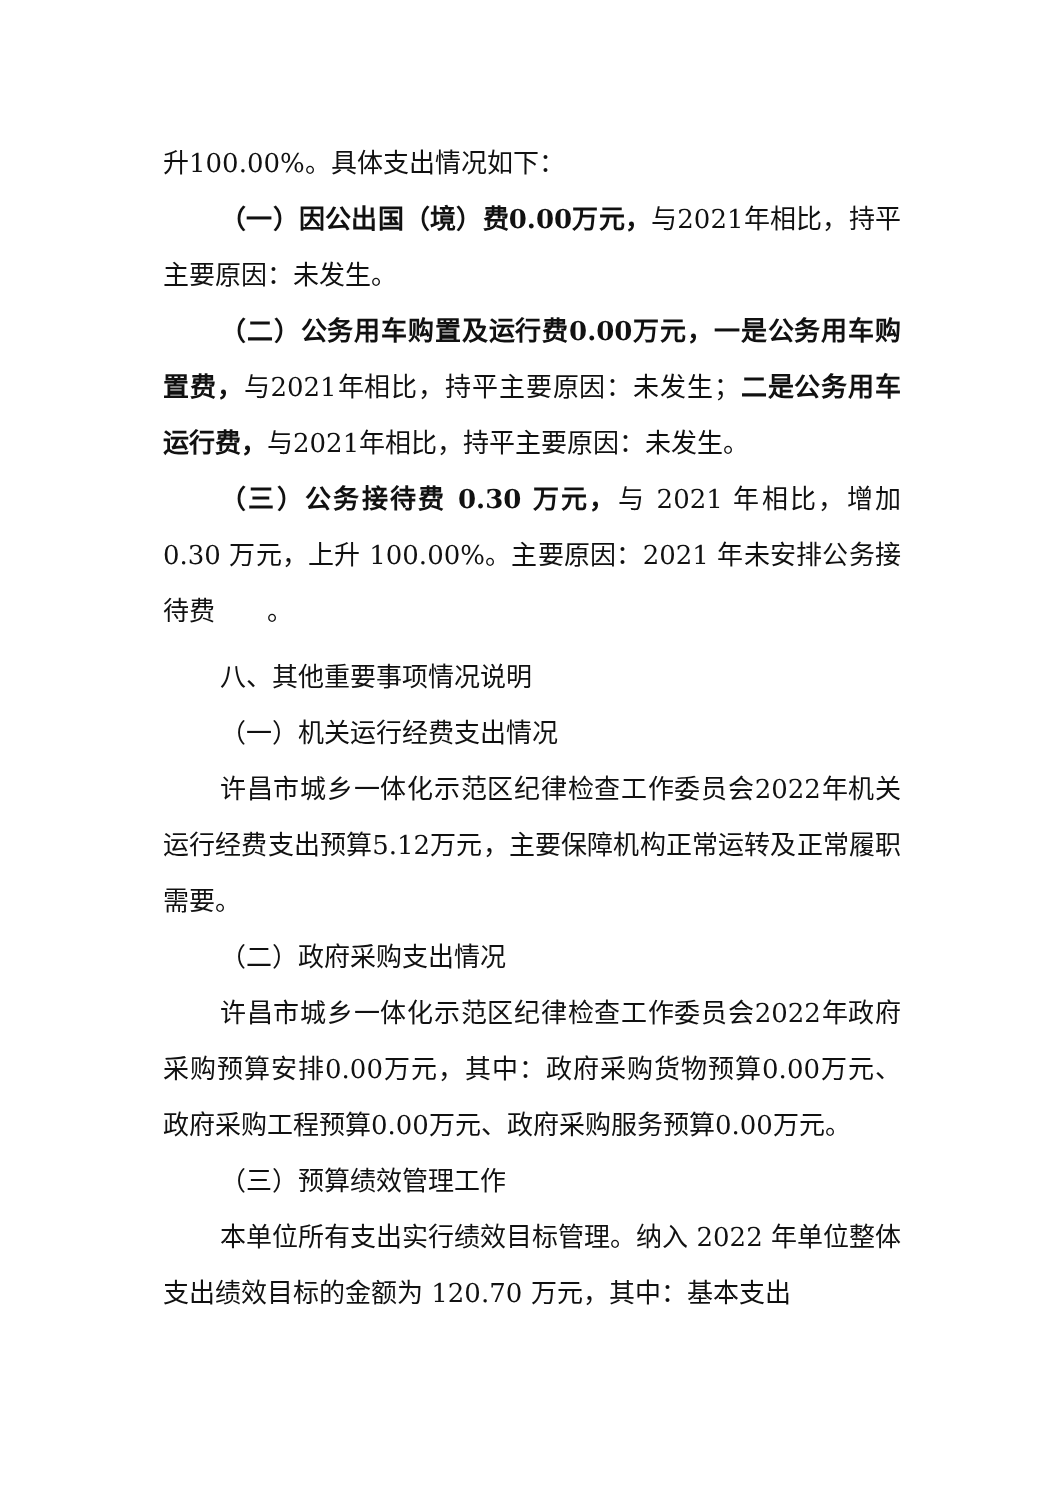升100.00%。具体支出情况如下：
（一）因公出国（境）费0.00万元，与2021年相比，持平主要原因：未发生。
（二）公务用车购置及运行费0.00万元，一是公务用车购置费，与2021年相比，持平主要原因：未发生；二是公务用车运行费，与2021年相比，持平主要原因：未发生。
（三）公务接待费 0.30 万元，与 2021 年相比，增加 0.30 万元，上升 100.00%。主要原因：2021 年未安排公务接待费　　。
八、其他重要事项情况说明
（一）机关运行经费支出情况
许昌市城乡一体化示范区纪律检查工作委员会2022年机关运行经费支出预算5.12万元，主要保障机构正常运转及正常履职需要。
（二）政府采购支出情况
许昌市城乡一体化示范区纪律检查工作委员会2022年政府采购预算安排0.00万元，其中：政府采购货物预算0.00万元、政府采购工程预算0.00万元、政府采购服务预算0.00万元。
（三）预算绩效管理工作
本单位所有支出实行绩效目标管理。纳入 2022 年单位整体支出绩效目标的金额为 120.70 万元，其中：基本支出